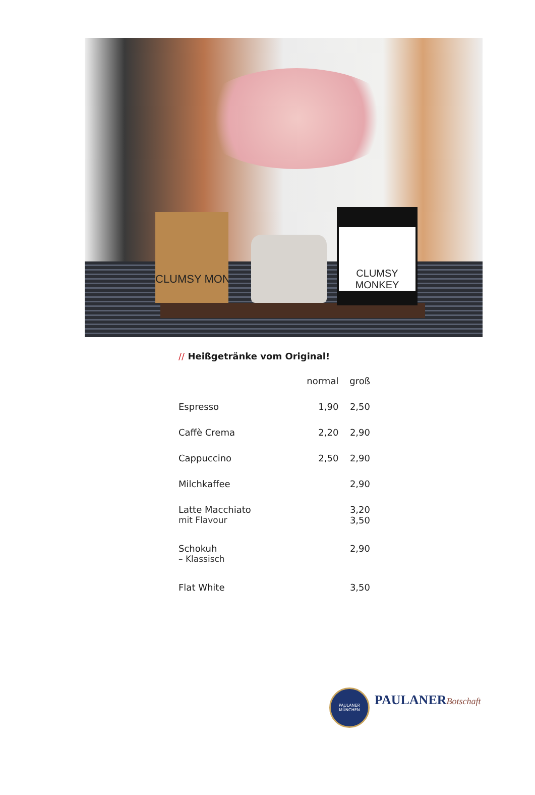CLUMSY MON
CLUMSY MONKEY
// Heißgetränke vom Original!
| | normal | groß |
| --- | --- | --- |
| Espresso | 1,90 | 2,50 |
| Caffè Crema | 2,20 | 2,90 |
| Cappuccino | 2,50 | 2,90 |
| Milchkaffee | | 2,90 |
| Latte Macchiato mit Flavour | | 3,20 3,50 |
| Schokuh – Klassisch | | 2,90 |
| Flat White | | 3,50 |
PAULANER
MÜNCHEN
PAULANERBotschaft